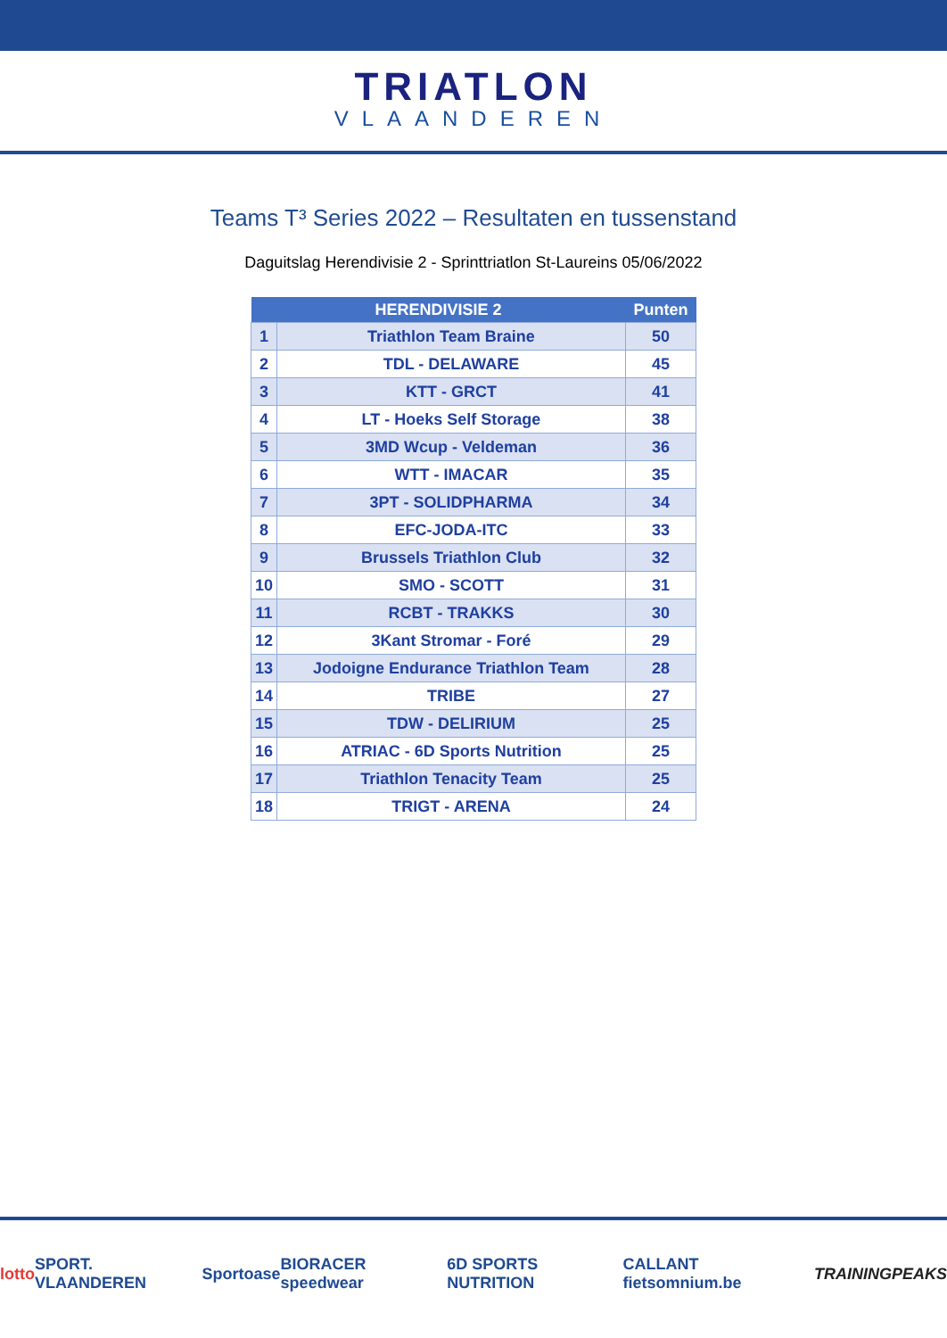TRIATLON
VLAANDEREN
Teams T³ Series 2022 – Resultaten en tussenstand
Daguitslag Herendivisie 2 - Sprinttriatlon St-Laureins 05/06/2022
| HERENDIVISIE 2 | | Punten |
| --- | --- | --- |
| 1 | Triathlon Team Braine | 50 |
| 2 | TDL - DELAWARE | 45 |
| 3 | KTT - GRCT | 41 |
| 4 | LT - Hoeks Self Storage | 38 |
| 5 | 3MD Wcup - Veldeman | 36 |
| 6 | WTT - IMACAR | 35 |
| 7 | 3PT - SOLIDPHARMA | 34 |
| 8 | EFC-JODA-ITC | 33 |
| 9 | Brussels Triathlon Club | 32 |
| 10 | SMO - SCOTT | 31 |
| 11 | RCBT - TRAKKS | 30 |
| 12 | 3Kant Stromar - Foré | 29 |
| 13 | Jodoigne Endurance Triathlon Team | 28 |
| 14 | TRIBE | 27 |
| 15 | TDW - DELIRIUM | 25 |
| 16 | ATRIAC - 6D Sports Nutrition | 25 |
| 17 | Triathlon Tenacity Team | 25 |
| 18 | TRIGT - ARENA | 24 |
lotto SPORT. VLAANDEREN Sportoase BIORACER speedwear 6D SPORTS NUTRITION CALLANT fietsomnium.be TRAININGPEAKS